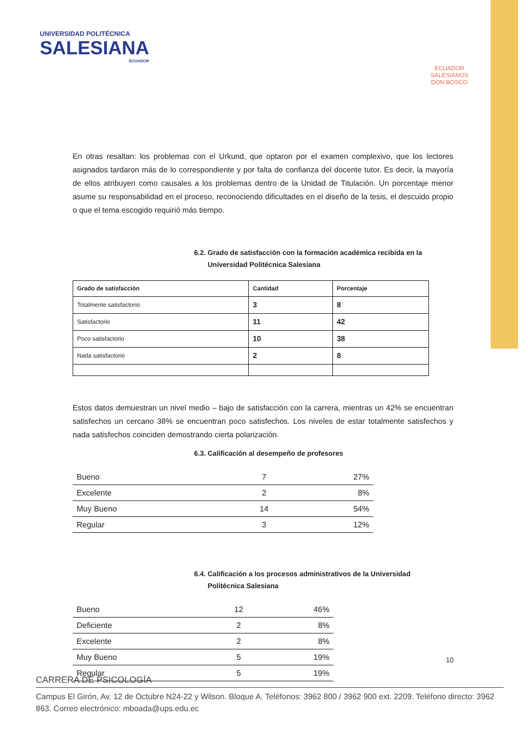UNIVERSIDAD POLITÉCNICA
SALESIANA
ECUADOR
ECUADOR
SALESIANOS
DON BOSCO
En otras resaltan: los problemas con el Urkund, que optaron por el examen complexivo, que los lectores asignados tardaron más de lo correspondiente y por falta de confianza del docente tutor. Es decir, la mayoría de ellos atribuyen como causales a los problemas dentro de la Unidad de Titulación. Un porcentaje menor asume su responsabilidad en el proceso, reconociendo dificultades en el diseño de la tesis, el descuido propio o que el tema escogido requirió más tiempo.
6.2. Grado de satisfacción con la formación académica recibida en la
Universidad Politécnica Salesiana
| Grado de satisfacción | Cantidad | Porcentaje |
| --- | --- | --- |
| Totalmente satisfactorio | 3 | 8 |
| Satisfactorio | 11 | 42 |
| Poco satisfactorio | 10 | 38 |
| Nada satisfactorio | 2 | 8 |
Estos datos demuestran un nivel medio – bajo de satisfacción con la carrera, mientras un 42% se encuentran satisfechos un cercano 38% se encuentran poco satisfechos. Los niveles de estar totalmente satisfechos y nada satisfechos coinciden demostrando cierta polarización.
6.3. Calificación al desempeño de profesores
| Bueno | 7 | 27% |
| Excelente | 2 | 8% |
| Muy Bueno | 14 | 54% |
| Regular | 3 | 12% |
6.4. Calificación a los procesos administrativos de la Universidad
Politécnica Salesiana
| Bueno | 12 | 46% |
| Deficiente | 2 | 8% |
| Excelente | 2 | 8% |
| Muy Bueno | 5 | 19% |
| Regular | 5 | 19% |
10
CARRERA DE PSICOLOGÍA
Campus El Girón, Av. 12 de Octubre N24-22 y Wilson. Bloque A. Teléfonos: 3962 800 / 3962 900 ext. 2209. Teléfono directo: 3962 863. Correo electrónico: mboada@ups.edu.ec